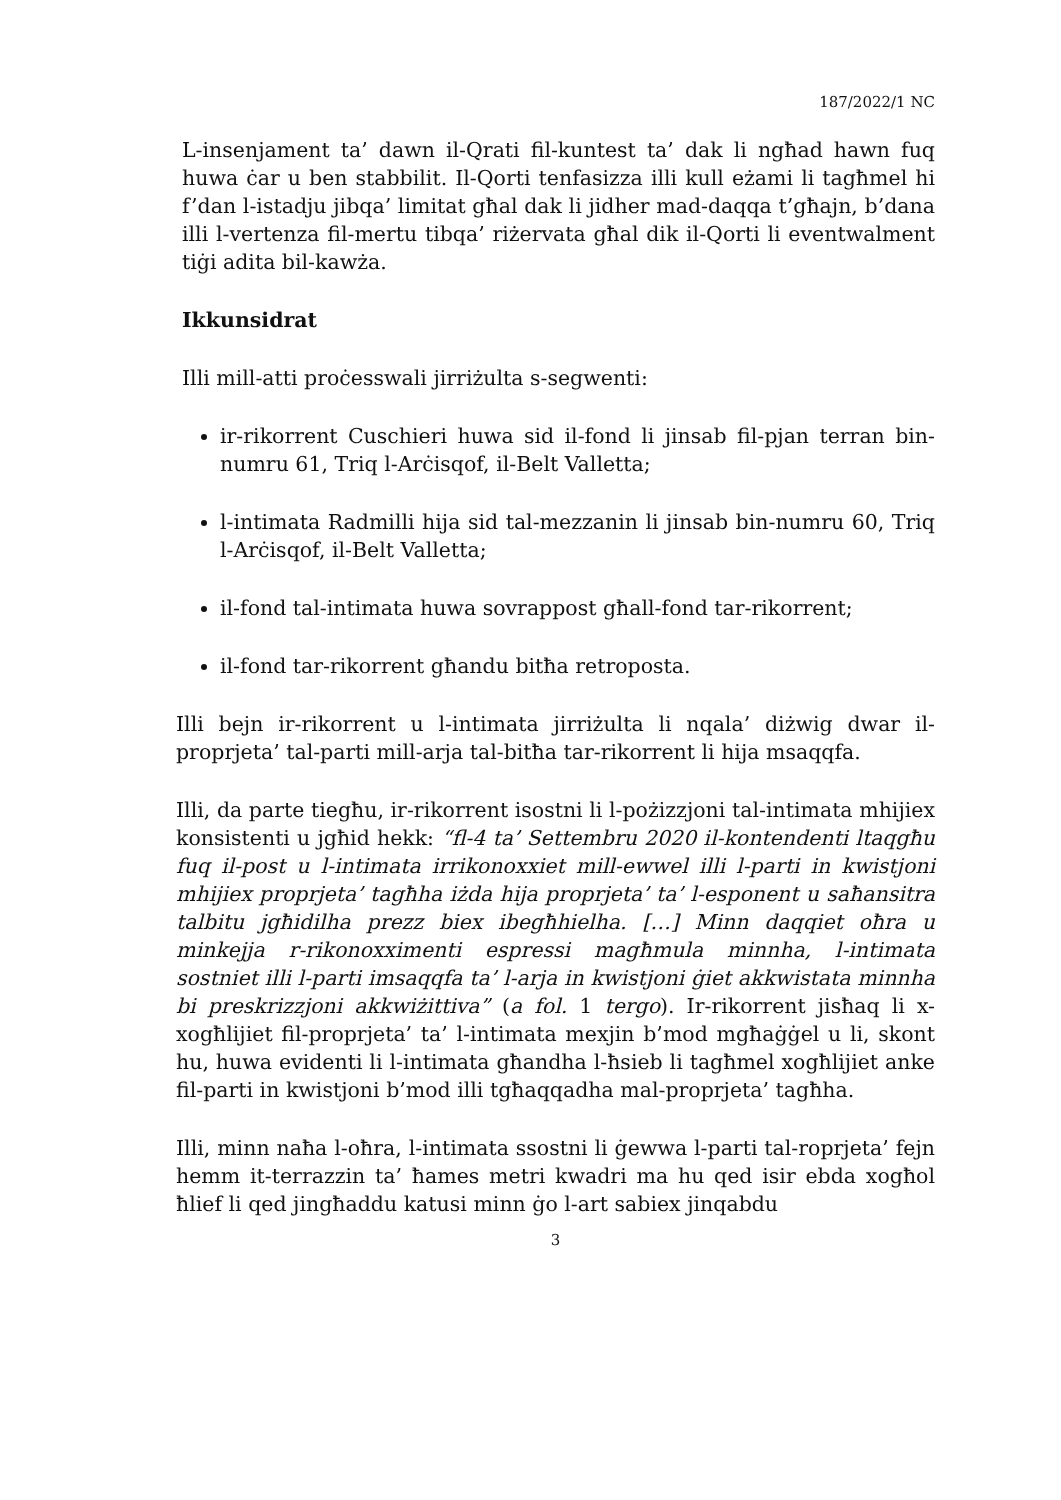187/2022/1 NC
L-insenjament ta’ dawn il-Qrati fil-kuntest ta’ dak li ngħad hawn fuq huwa ċar u ben stabbilit. Il-Qorti tenfasizza illi kull eżami li tagħmel hi f’dan l-istadju jibqa’ limitat għal dak li jidher mad-daqqa t’għajn, b’dana illi l-vertenza fil-mertu tibqa’ riżervata għal dik il-Qorti li eventwalment tiġi adita bil-kawża.
Ikkunsidrat
Illi mill-atti proċesswali jirriżulta s-segwenti:
ir-rikorrent Cuschieri huwa sid il-fond li jinsab fil-pjan terran bin-numru 61, Triq l-Arċisqof, il-Belt Valletta;
l-intimata Radmilli hija sid tal-mezzanin li jinsab bin-numru 60, Triq l-Arċisqof, il-Belt Valletta;
il-fond tal-intimata huwa sovrappost għall-fond tar-rikorrent;
il-fond tar-rikorrent għandu bitħa retroposta.
Illi bejn ir-rikorrent u l-intimata jirriżulta li nqala’ diżwig dwar il-proprjeta’ tal-parti mill-arja tal-bitħa tar-rikorrent li hija msaqqfa.
Illi, da parte tiegħu, ir-rikorrent isostni li l-pożizzjoni tal-intimata mhijiex konsistenti u jgħid hekk: “fl-4 ta’ Settembru 2020 il-kontendenti ltaqgħu fuq il-post u l-intimata irrikonoxxiet mill-ewwel illi l-parti in kwistjoni mhijiex proprjeta’ tagħha iżda hija proprjeta’ ta’ l-esponent u saħansitra talbitu jgħidilha prezz biex ibegħhielha. […] Minn daqqiet oħra u minkejja r-rikonoxximenti espressi magħmula minnha, l-intimata sostniet illi l-parti imsaqqfa ta’ l-arja in kwistjoni ġiet akkwistata minnha bi preskrizzjoni akkwiżittiva” (a fol. 1 tergo). Ir-rikorrent jisħaq li x-xogħlijiet fil-proprjeta’ ta’ l-intimata mexjin b’mod mgħaġġel u li, skont hu, huwa evidenti li l-intimata għandha l-ħsieb li tagħmel xogħlijiet anke fil-parti in kwistjoni b’mod illi tgħaqqadha mal-proprjeta’ tagħha.
Illi, minn naħa l-oħra, l-intimata ssostni li ġewwa l-parti tal-roprjeta’ fejn hemm it-terrazzin ta’ ħames metri kwadri ma hu qed isir ebda xogħol ħlief li qed jingħaddu katusi minn ġo l-art sabiex jinqabdu
3